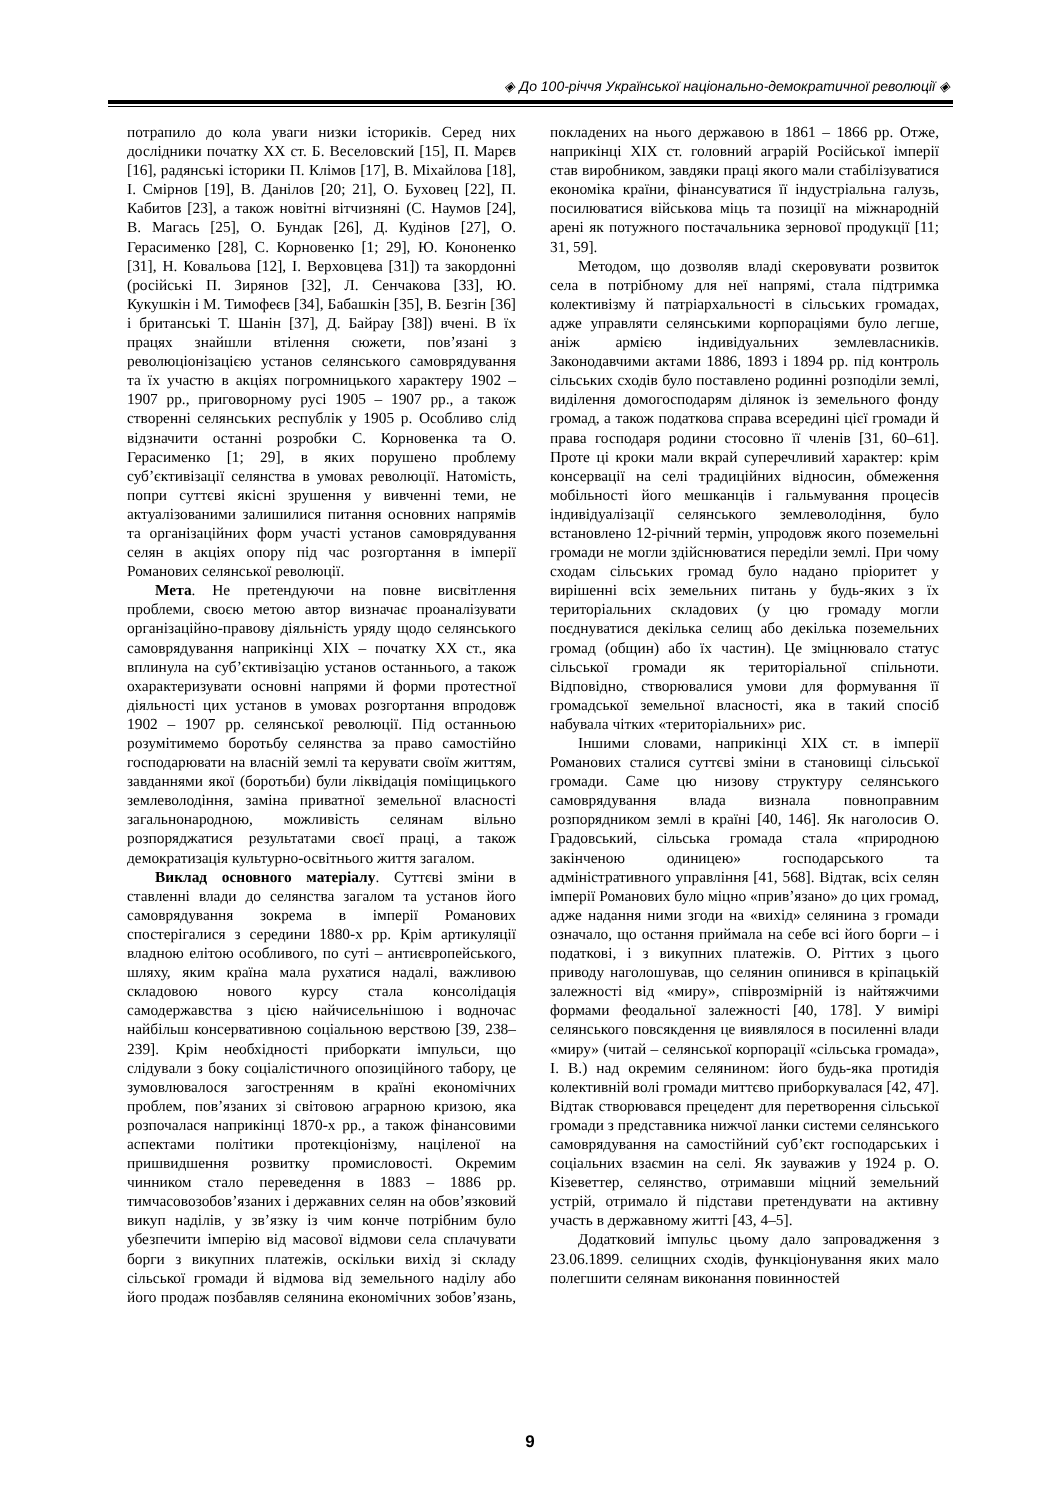◈ До 100-річчя Української національно-демократичної революції ◈
потрапило до кола уваги низки істориків. Серед них дослідники початку ХХ ст. Б. Веселовский [15], П. Марєв [16], радянські історики П. Клімов [17], В. Міхайлова [18], І. Смірнов [19], В. Данілов [20; 21], О. Буховец [22], П. Кабитов [23], а також новітні вітчизняні (С. Наумов [24], В. Магась [25], О. Бундак [26], Д. Кудінов [27], О. Герасименко [28], С. Корновенко [1; 29], Ю. Кононенко [31], Н. Ковальова [12], І. Верховцева [31]) та закордонні (російські П. Зирянов [32], Л. Сенчакова [33], Ю. Кукушкін і М. Тимофеєв [34], Бабашкін [35], В. Безгін [36] і британські Т. Шанін [37], Д. Байрау [38]) вчені. В їх працях знайшли втілення сюжети, пов’язані з революціонізацією установ селянського самоврядування та їх участю в акціях погромницького характеру 1902 – 1907 рр., приговорному русі 1905 – 1907 рр., а також створенні селянських республік у 1905 р. Особливо слід відзначити останні розробки С. Корновенка та О. Герасименко [1; 29], в яких порушено проблему суб’єктивізації селянства в умовах революції. Натомість, попри суттєві якісні зрушення у вивченні теми, не актуалізованими залишилися питання основних напрямів та організаційних форм участі установ самоврядування селян в акціях опору під час розгортання в імперії Романових селянської революції.
Мета. Не претендуючи на повне висвітлення проблеми, своєю метою автор визначає проаналізувати організаційно-правову діяльність уряду щодо селянського самоврядування наприкінці ХІХ – початку ХХ ст., яка вплинула на суб’єктивізацію установ останнього, а також охарактеризувати основні напрями й форми протестної діяльності цих установ в умовах розгортання впродовж 1902 – 1907 рр. селянської революції. Під останньою розумітимемо боротьбу селянства за право самостійно господарювати на власній землі та керувати своїм життям, завданнями якої (боротьби) були ліквідація поміщицького землеволодіння, заміна приватної земельної власності загальнонародною, можливість селянам вільно розпоряджатися результатами своєї праці, а також демократизація культурно-освітнього життя загалом.
Виклад основного матеріалу. Суттєві зміни в ставленні влади до селянства загалом та установ його самоврядування зокрема в імперії Романових спостерігалися з середини 1880-х рр. Крім артикуляції владною елітою особливого, по суті – антиєвропейського, шляху, яким країна мала рухатися надалі, важливою складовою нового курсу стала консолідація самодержавства з цією найчисельнішою і водночас найбільш консервативною соціальною верствою [39, 238–239]. Крім необхідності приборкати імпульси, що слідували з боку соціалістичного опозиційного табору, це зумовлювалося загостренням в країні економічних проблем, пов’язаних зі світовою аграрною кризою, яка розпочалася наприкінці 1870-х рр., а також фінансовими аспектами політики протекціонізму, націленої на пришвидшення розвитку промисловості. Окремим чинником стало переведення в 1883 – 1886 рр. тимчасовозобов’язаних і державних селян на обов’язковий викуп наділів, у зв’язку із чим конче потрібним було убезпечити імперію від масової відмови села сплачувати борги з викупних платежів, оскільки вихід зі складу сільської громади й відмова від земельного наділу або його продаж позбавляв селянина економічних зобов’язань, покладених на нього державою в 1861 – 1866 рр. Отже, наприкінці ХІХ ст. головний аграрій Російської імперії став виробником, завдяки праці якого мали стабілізуватися економіка країни, фінансуватися її індустріальна галузь, посилюватися військова міць та позиції на міжнародній арені як потужного постачальника зернової продукції [11; 31, 59].
Методом, що дозволяв владі скеровувати розвиток села в потрібному для неї напрямі, стала підтримка колективізму й патріархальності в сільських громадах, адже управляти селянськими корпораціями було легше, аніж армією індивідуальних землевласників. Законодавчими актами 1886, 1893 і 1894 рр. під контроль сільських сходів було поставлено родинні розподіли землі, виділення домогосподарям ділянок із земельного фонду громад, а також податкова справа всередині цієї громади й права господаря родини стосовно її членів [31, 60–61]. Проте ці кроки мали вкрай суперечливий характер: крім консервації на селі традиційних відносин, обмеження мобільності його мешканців і гальмування процесів індивідуалізації селянського землеволодіння, було встановлено 12-річний термін, упродовж якого поземельні громади не могли здійснюватися переділи землі. При чому сходам сільських громад було надано пріоритет у вирішенні всіх земельних питань у будь-яких з їх територіальних складових (у цю громаду могли поєднуватися декілька селищ або декілька поземельних громад (общин) або їх частин). Це зміцнювало статус сільської громади як територіальної спільноти. Відповідно, створювалися умови для формування її громадської земельної власності, яка в такий спосіб набувала чітких «територіальних» рис.
Іншими словами, наприкінці ХІХ ст. в імперії Романових сталися суттєві зміни в становищі сільської громади. Саме цю низову структуру селянського самоврядування влада визнала повноправним розпорядником землі в країні [40, 146]. Як наголосив О. Градовський, сільська громада стала «природною закінченою одиницею» господарського та адміністративного управління [41, 568]. Відтак, всіх селян імперії Романових було міцно «прив’язано» до цих громад, адже надання ними згоди на «вихід» селянина з громади означало, що остання приймала на себе всі його борги – і податкові, і з викупних платежів. О. Ріттих з цього приводу наголошував, що селянин опинився в кріпацькій залежності від «миру», співрозмірній із найтяжчими формами феодальної залежності [40, 178]. У вимірі селянського повсякдення це виявлялося в посиленні влади «миру» (читай – селянської корпорації «сільська громада», І. В.) над окремим селянином: його будь-яка протидія колективній волі громади миттєво приборкувалася [42, 47]. Відтак створювався прецедент для перетворення сільської громади з представника нижчої ланки системи селянського самоврядування на самостійний суб’єкт господарських і соціальних взаємин на селі. Як зауважив у 1924 р. О. Кізеветтер, селянство, отримавши міцний земельний устрій, отримало й підстави претендувати на активну участь в державному житті [43, 4–5].
Додатковий імпульс цьому дало запровадження з 23.06.1899. селищних сходів, функціонування яких мало полегшити селянам виконання повинностей
9